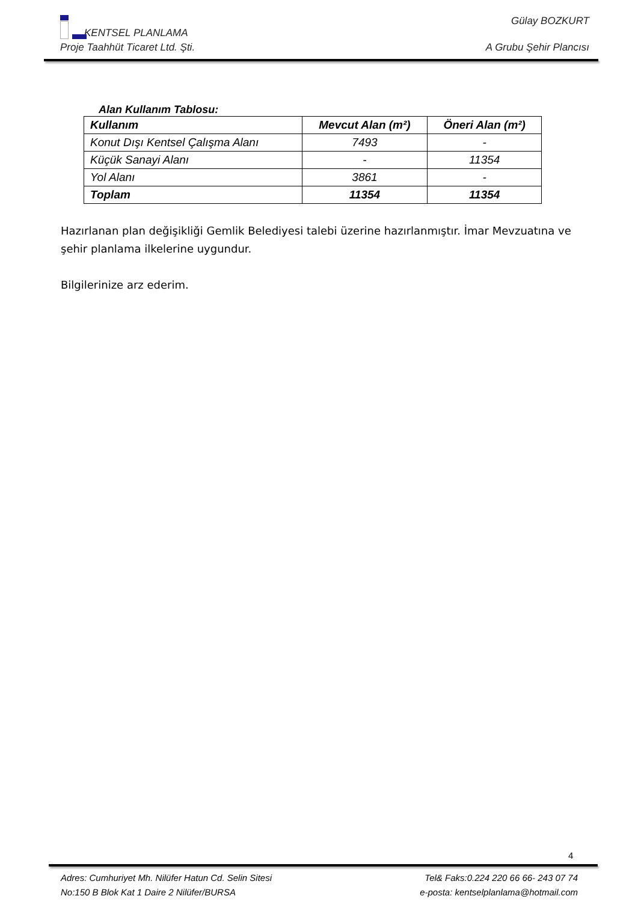KENTSEL PLANLAMA Gülay BOZKURT
Proje Taahhüt Ticaret Ltd. Şti. A Grubu Şehir Plancısı
Alan Kullanım Tablosu:
| Kullanım | Mevcut Alan (m²) | Öneri Alan (m²) |
| --- | --- | --- |
| Konut Dışı Kentsel Çalışma Alanı | 7493 | - |
| Küçük Sanayi Alanı | - | 11354 |
| Yol Alanı | 3861 | - |
| Toplam | 11354 | 11354 |
Hazırlanan plan değişikliği Gemlik Belediyesi talebi üzerine hazırlanmıştır. İmar Mevzuatına ve şehir planlama ilkelerine uygundur.
Bilgilerinize arz ederim.
4
Adres: Cumhuriyet Mh. Nilüfer Hatun Cd. Selin Sitesi Tel& Faks:0.224 220 66 66- 243 07 74
No:150 B Blok Kat 1 Daire 2 Nilüfer/BURSA e-posta: kentselplanlama@hotmail.com